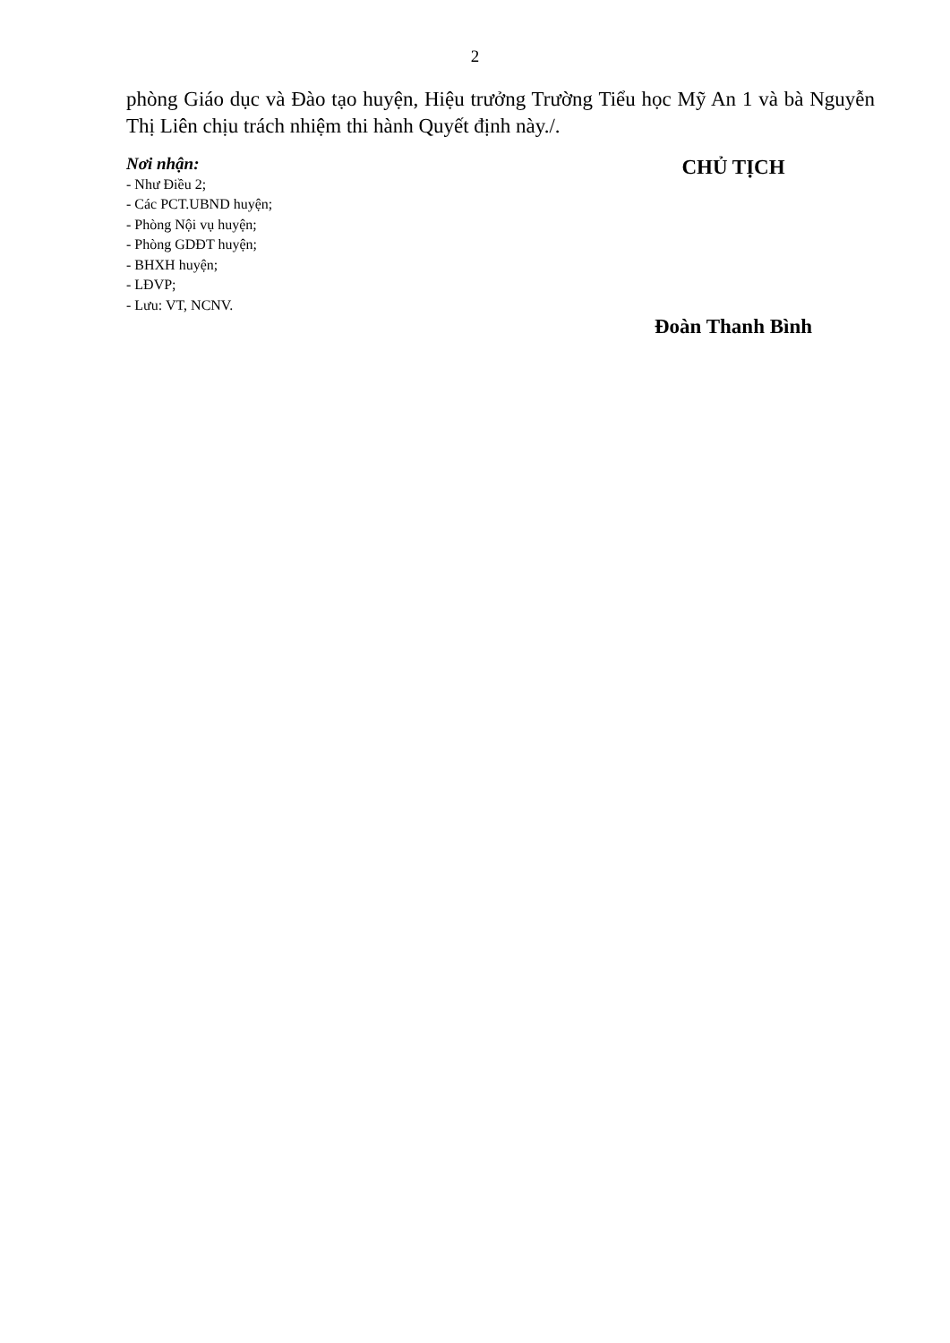2
phòng Giáo dục và Đào tạo huyện, Hiệu trưởng Trường Tiểu học Mỹ An 1 và bà Nguyễn Thị Liên chịu trách nhiệm thi hành Quyết định này./.
Nơi nhận:
- Như Điều 2;
- Các PCT.UBND huyện;
- Phòng Nội vụ huyện;
- Phòng GDĐT huyện;
- BHXH huyện;
- LĐVP;
- Lưu: VT, NCNV.
CHỦ TỊCH
Đoàn Thanh Bình